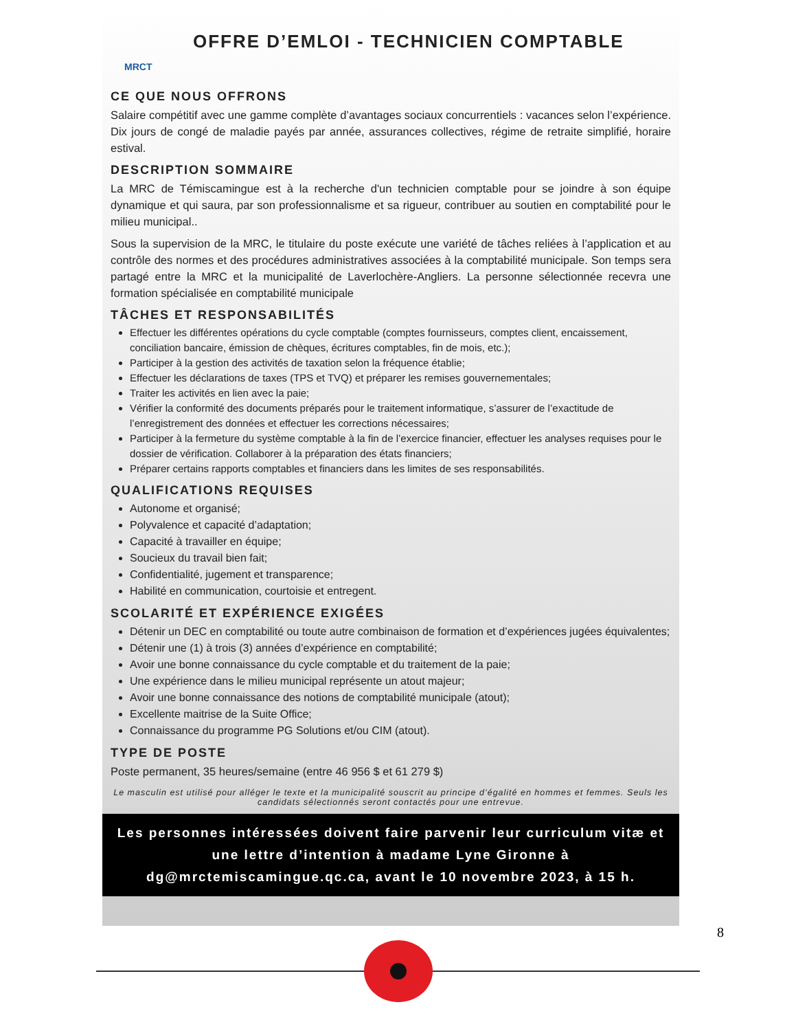MRCT
OFFRE D’EMLOI - TECHNICIEN COMPTABLE
CE QUE NOUS OFFRONS
Salaire compétitif avec une gamme complète d’avantages sociaux concurrentiels : vacances selon l’expérience. Dix jours de congé de maladie payés par année, assurances collectives, régime de retraite simplifié, horaire estival.
DESCRIPTION SOMMAIRE
La MRC de Témiscamingue est à la recherche d'un technicien comptable pour se joindre à son équipe dynamique et qui saura, par son professionnalisme et sa rigueur, contribuer au soutien en comptabilité pour le milieu municipal..
Sous la supervision de la MRC, le titulaire du poste exécute une variété de tâches reliées à l’application et au contrôle des normes et des procédures administratives associées à la comptabilité municipale. Son temps sera partagé entre la MRC et la municipalité de Laverlochère-Angliers. La personne sélectionnée recevra une formation spécialisée en comptabilité municipale
TÂCHES ET RESPONSABILITÉS
Effectuer les différentes opérations du cycle comptable (comptes fournisseurs, comptes client, encaissement, conciliation bancaire, émission de chèques, écritures comptables, fin de mois, etc.);
Participer à la gestion des activités de taxation selon la fréquence établie;
Effectuer les déclarations de taxes (TPS et TVQ) et préparer les remises gouvernementales;
Traiter les activités en lien avec la paie;
Vérifier la conformité des documents préparés pour le traitement informatique, s’assurer de l’exactitude de l’enregistrement des données et effectuer les corrections nécessaires;
Participer à la fermeture du système comptable à la fin de l’exercice financier, effectuer les analyses requises pour le dossier de vérification. Collaborer à la préparation des états financiers;
Préparer certains rapports comptables et financiers dans les limites de ses responsabilités.
QUALIFICATIONS REQUISES
Autonome et organisé;
Polyvalence et capacité d’adaptation;
Capacité à travailler en équipe;
Soucieux du travail bien fait;
Confidentialité, jugement et transparence;
Habilité en communication, courtoisie et entregent.
SCOLARITÉ ET EXPÉRIENCE EXIGÉES
Détenir un DEC en comptabilité ou toute autre combinaison de formation et d’expériences jugées équivalentes;
Détenir une (1) à trois (3) années d’expérience en comptabilité;
Avoir une bonne connaissance du cycle comptable et du traitement de la paie;
Une expérience dans le milieu municipal représente un atout majeur;
Avoir une bonne connaissance des notions de comptabilité municipale (atout);
Excellente maitrise de la Suite Office;
Connaissance du programme PG Solutions et/ou CIM (atout).
TYPE DE POSTE
Poste permanent, 35 heures/semaine (entre 46 956 $ et 61 279 $)
Le masculin est utilisé pour alléger le texte et la municipalité souscrit au principe d’égalité en hommes et femmes. Seuls les candidats sélectionnés seront contactés pour une entrevue.
Les personnes intéressées doivent faire parvenir leur curriculum vitæ et une lettre d’intention à madame Lyne Gironne à dg@mrctemiscamingue.qc.ca, avant le 10 novembre 2023, à 15 h.
8